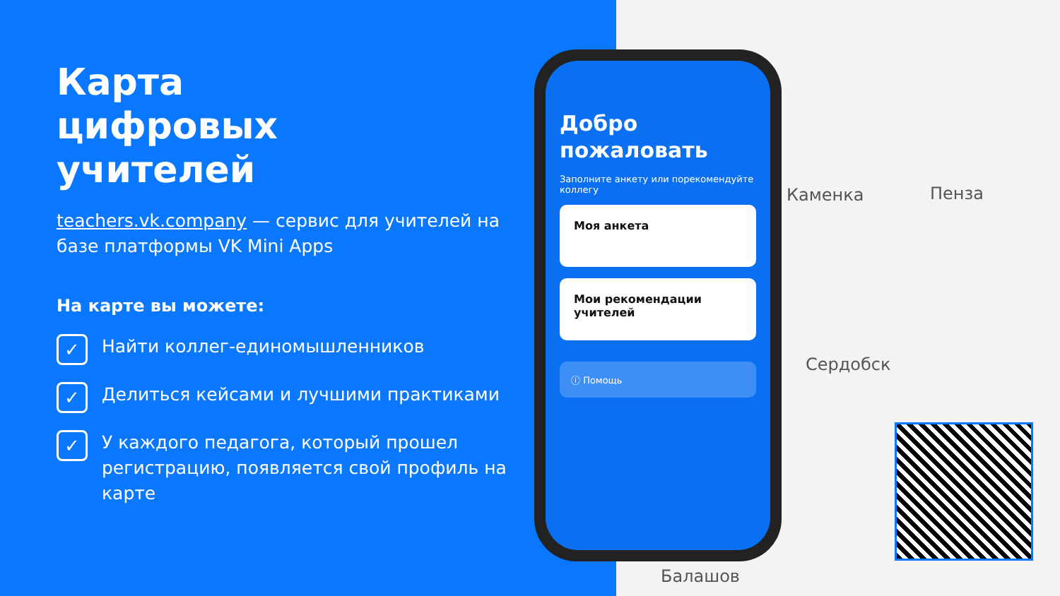Карта
цифровых
учителей
teachers.vk.company — сервис для учителей на базе платформы VK Mini Apps
На карте вы можете:
✓
Найти коллег-единомышленников
✓
Делиться кейсами и лучшими практиками
✓
У каждого педагога, который прошел регистрацию, появляется свой профиль на карте
Каменка Пенза
Сердобск
Балашов
Добро пожаловать
Заполните анкету или порекомендуйте коллегу
Моя анкета
Мои рекомендации учителей
ⓘ Помощь